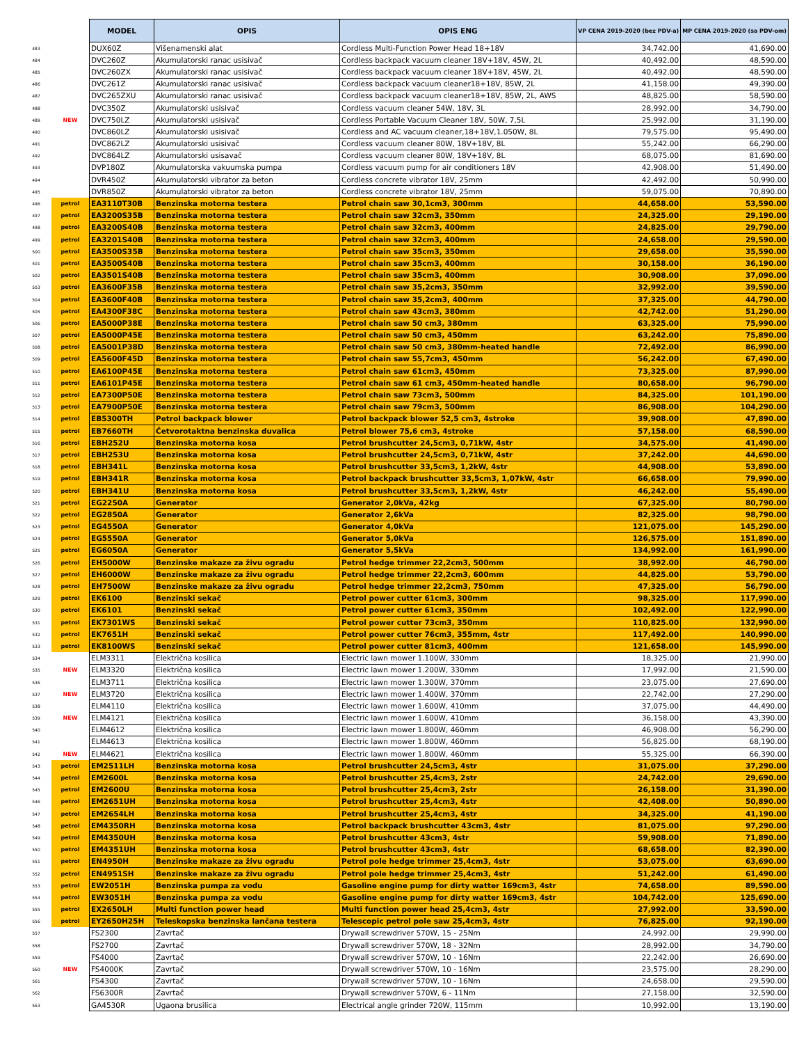| | | MODEL | OPIS | OPIS ENG | VP CENA 2019-2020 (bez PDV-a) | MP CENA 2019-2020 (sa PDV-om) |
| 483 | | DUX60Z | Višenamenski alat | Cordless Multi-Function Power Head 18+18V | 34,742.00 | 41,690.00 |
| 484 | | DVC260Z | Akumulatorski ranac usisivač | Cordless backpack vacuum cleaner 18V+18V, 45W, 2L | 40,492.00 | 48,590.00 |
| 485 | | DVC260ZX | Akumulatorski ranac usisivač | Cordless backpack vacuum cleaner 18V+18V, 45W, 2L | 40,492.00 | 48,590.00 |
| 486 | | DVC261Z | Akumulatorski ranac usisivač | Cordless backpack vacuum cleaner18+18V, 85W, 2L | 41,158.00 | 49,390.00 |
| 487 | | DVC265ZXU | Akumulatorski ranac usisivač | Cordless backpack vacuum cleaner18+18V, 85W, 2L, AWS | 48,825.00 | 58,590.00 |
| 488 | | DVC350Z | Akumulatorski usisivač | Cordless vacuum cleaner 54W, 18V, 3L | 28,992.00 | 34,790.00 |
| 489 | NEW | DVC750LZ | Akumulatorski usisivač | Cordless Portable Vacuum Cleaner 18V, 50W, 7,5L | 25,992.00 | 31,190.00 |
| 490 | | DVC860LZ | Akumulatorski usisivač | Cordless and AC vacuum cleaner,18+18V,1.050W, 8L | 79,575.00 | 95,490.00 |
| 491 | | DVC862LZ | Akumulatorski usisivač | Cordless vacuum cleaner 80W, 18V+18V, 8L | 55,242.00 | 66,290.00 |
| 492 | | DVC864LZ | Akumulatorski usisavač | Cordless vacuum cleaner 80W, 18V+18V, 8L | 68,075.00 | 81,690.00 |
| 493 | | DVP180Z | Akumulatorska vakuumska pumpa | Cordless vacuum pump for air conditioners 18V | 42,908.00 | 51,490.00 |
| 494 | | DVR450Z | Akumulatorski vibrator za beton | Cordless concrete vibrator 18V, 25mm | 42,492.00 | 50,990.00 |
| 495 | | DVR850Z | Akumulatorski vibrator za beton | Cordless concrete vibrator 18V, 25mm | 59,075.00 | 70,890.00 |
| 496 | petrol | EA3110T30B | Benzinska motorna testera | Petrol chain saw 30,1cm3, 300mm | 44,658.00 | 53,590.00 |
| 497 | petrol | EA3200S35B | Benzinska motorna testera | Petrol chain saw 32cm3, 350mm | 24,325.00 | 29,190.00 |
| 498 | petrol | EA3200S40B | Benzinska motorna testera | Petrol chain saw 32cm3, 400mm | 24,825.00 | 29,790.00 |
| 499 | petrol | EA3201S40B | Benzinska motorna testera | Petrol chain saw 32cm3, 400mm | 24,658.00 | 29,590.00 |
| 500 | petrol | EA3500S35B | Benzinska motorna testera | Petrol chain saw 35cm3, 350mm | 29,658.00 | 35,590.00 |
| 501 | petrol | EA3500S40B | Benzinska motorna testera | Petrol chain saw 35cm3, 400mm | 30,158.00 | 36,190.00 |
| 502 | petrol | EA3501S40B | Benzinska motorna testera | Petrol chain saw 35cm3, 400mm | 30,908.00 | 37,090.00 |
| 503 | petrol | EA3600F35B | Benzinska motorna testera | Petrol chain saw 35,2cm3, 350mm | 32,992.00 | 39,590.00 |
| 504 | petrol | EA3600F40B | Benzinska motorna testera | Petrol chain saw 35,2cm3, 400mm | 37,325.00 | 44,790.00 |
| 505 | petrol | EA4300F38C | Benzinska motorna testera | Petrol chain saw 43cm3, 380mm | 42,742.00 | 51,290.00 |
| 506 | petrol | EA5000P38E | Benzinska motorna testera | Petrol chain saw 50 cm3, 380mm | 63,325.00 | 75,990.00 |
| 507 | petrol | EA5000P45E | Benzinska motorna testera | Petrol chain saw 50 cm3, 450mm | 63,242.00 | 75,890.00 |
| 508 | petrol | EA5001P38D | Benzinska motorna testera | Petrol chain saw 50 cm3, 380mm-heated handle | 72,492.00 | 86,990.00 |
| 509 | petrol | EA5600F45D | Benzinska motorna testera | Petrol chain saw 55,7cm3, 450mm | 56,242.00 | 67,490.00 |
| 510 | petrol | EA6100P45E | Benzinska motorna testera | Petrol chain saw 61cm3, 450mm | 73,325.00 | 87,990.00 |
| 511 | petrol | EA6101P45E | Benzinska motorna testera | Petrol chain saw 61 cm3, 450mm-heated handle | 80,658.00 | 96,790.00 |
| 512 | petrol | EA7300P50E | Benzinska motorna testera | Petrol chain saw 73cm3, 500mm | 84,325.00 | 101,190.00 |
| 513 | petrol | EA7900P50E | Benzinska motorna testera | Petrol chain saw 79cm3, 500mm | 86,908.00 | 104,290.00 |
| 514 | petrol | EB5300TH | Petrol backpack blower | Petrol backpack blower 52,5 cm3, 4stroke | 39,908.00 | 47,890.00 |
| 515 | petrol | EB7660TH | Četvorotaktna benzinska duvalica | Petrol blower 75,6 cm3, 4stroke | 57,158.00 | 68,590.00 |
| 516 | petrol | EBH252U | Benzinska motorna kosa | Petrol brushcutter 24,5cm3, 0,71kW, 4str | 34,575.00 | 41,490.00 |
| 517 | petrol | EBH253U | Benzinska motorna kosa | Petrol brushcutter 24,5cm3, 0,71kW, 4str | 37,242.00 | 44,690.00 |
| 518 | petrol | EBH341L | Benzinska motorna kosa | Petrol brushcutter 33,5cm3, 1,2kW, 4str | 44,908.00 | 53,890.00 |
| 519 | petrol | EBH341R | Benzinska motorna kosa | Petrol backpack brushcutter 33,5cm3, 1,07kW, 4str | 66,658.00 | 79,990.00 |
| 520 | petrol | EBH341U | Benzinska motorna kosa | Petrol brushcutter 33,5cm3, 1,2kW, 4str | 46,242.00 | 55,490.00 |
| 521 | petrol | EG2250A | Generator | Generator 2,0kVa, 42kg | 67,325.00 | 80,790.00 |
| 522 | petrol | EG2850A | Generator | Generator 2,6kVa | 82,325.00 | 98,790.00 |
| 523 | petrol | EG4550A | Generator | Generator 4,0kVa | 121,075.00 | 145,290.00 |
| 524 | petrol | EG5550A | Generator | Generator 5,0kVa | 126,575.00 | 151,890.00 |
| 525 | petrol | EG6050A | Generator | Generator 5,5kVa | 134,992.00 | 161,990.00 |
| 526 | petrol | EH5000W | Benzinske makaze za živu ogradu | Petrol hedge trimmer 22,2cm3, 500mm | 38,992.00 | 46,790.00 |
| 527 | petrol | EH6000W | Benzinske makaze za živu ogradu | Petrol hedge trimmer 22,2cm3, 600mm | 44,825.00 | 53,790.00 |
| 528 | petrol | EH7500W | Benzinske makaze za živu ogradu | Petrol hedge trimmer 22,2cm3, 750mm | 47,325.00 | 56,790.00 |
| 529 | petrol | EK6100 | Benzinski sekač | Petrol power cutter 61cm3, 300mm | 98,325.00 | 117,990.00 |
| 530 | petrol | EK6101 | Benzinski sekač | Petrol power cutter 61cm3, 350mm | 102,492.00 | 122,990.00 |
| 531 | petrol | EK7301WS | Benzinski sekač | Petrol power cutter 73cm3, 350mm | 110,825.00 | 132,990.00 |
| 532 | petrol | EK7651H | Benzinski sekač | Petrol power cutter 76cm3, 355mm, 4str | 117,492.00 | 140,990.00 |
| 533 | petrol | EK8100WS | Benzinski sekač | Petrol power cutter 81cm3, 400mm | 121,658.00 | 145,990.00 |
| 534 | | ELM3311 | Električna kosilica | Electric lawn mower 1.100W, 330mm | 18,325.00 | 21,990.00 |
| 535 | NEW | ELM3320 | Električna kosilica | Electric lawn mower 1.200W, 330mm | 17,992.00 | 21,590.00 |
| 536 | | ELM3711 | Električna kosilica | Electric lawn mower 1.300W, 370mm | 23,075.00 | 27,690.00 |
| 537 | NEW | ELM3720 | Električna kosilica | Electric lawn mower 1.400W, 370mm | 22,742.00 | 27,290.00 |
| 538 | | ELM4110 | Električna kosilica | Electric lawn mower 1.600W, 410mm | 37,075.00 | 44,490.00 |
| 539 | NEW | ELM4121 | Električna kosilica | Electric lawn mower 1.600W, 410mm | 36,158.00 | 43,390.00 |
| 540 | | ELM4612 | Električna kosilica | Electric lawn mower 1.800W, 460mm | 46,908.00 | 56,290.00 |
| 541 | | ELM4613 | Električna kosilica | Electric lawn mower 1.800W, 460mm | 56,825.00 | 68,190.00 |
| 542 | NEW | ELM4621 | Električna kosilica | Electric lawn mower 1.800W, 460mm | 55,325.00 | 66,390.00 |
| 543 | petrol | EM2511LH | Benzinska motorna kosa | Petrol brushcutter 24,5cm3, 4str | 31,075.00 | 37,290.00 |
| 544 | petrol | EM2600L | Benzinska motorna kosa | Petrol brushcutter 25,4cm3, 2str | 24,742.00 | 29,690.00 |
| 545 | petrol | EM2600U | Benzinska motorna kosa | Petrol brushcutter 25,4cm3, 2str | 26,158.00 | 31,390.00 |
| 546 | petrol | EM2651UH | Benzinska motorna kosa | Petrol brushcutter 25,4cm3, 4str | 42,408.00 | 50,890.00 |
| 547 | petrol | EM2654LH | Benzinska motorna kosa | Petrol brushcutter 25,4cm3, 4str | 34,325.00 | 41,190.00 |
| 548 | petrol | EM4350RH | Benzinska motorna kosa | Petrol backpack brushcutter 43cm3, 4str | 81,075.00 | 97,290.00 |
| 549 | petrol | EM4350UH | Benzinska motorna kosa | Petrol brushcutter 43cm3, 4str | 59,908.00 | 71,890.00 |
| 550 | petrol | EM4351UH | Benzinska motorna kosa | Petrol brushcutter 43cm3, 4str | 68,658.00 | 82,390.00 |
| 551 | petrol | EN4950H | Benzinske makaze za živu ogradu | Petrol pole hedge trimmer 25,4cm3, 4str | 53,075.00 | 63,690.00 |
| 552 | petrol | EN4951SH | Benzinske makaze za živu ogradu | Petrol pole hedge trimmer 25,4cm3, 4str | 51,242.00 | 61,490.00 |
| 553 | petrol | EW2051H | Benzinska pumpa za vodu | Gasoline engine pump for dirty watter 169cm3, 4str | 74,658.00 | 89,590.00 |
| 554 | petrol | EW3051H | Benzinska pumpa za vodu | Gasoline engine pump for dirty watter 169cm3, 4str | 104,742.00 | 125,690.00 |
| 555 | petrol | EX2650LH | Multi function power head | Multi function power head 25,4cm3, 4str | 27,992.00 | 33,590.00 |
| 556 | petrol | EY2650H25H | Teleskopska benzinska lančana testera | Telescopic petrol pole saw 25,4cm3, 4str | 76,825.00 | 92,190.00 |
| 557 | | FS2300 | Zavrtač | Drywall screwdriver 570W, 15 - 25Nm | 24,992.00 | 29,990.00 |
| 558 | | FS2700 | Zavrtač | Drywall screwdriver 570W, 18 - 32Nm | 28,992.00 | 34,790.00 |
| 559 | | FS4000 | Zavrtač | Drywall screwdriver 570W, 10 - 16Nm | 22,242.00 | 26,690.00 |
| 560 | NEW | FS4000K | Zavrtač | Drywall screwdriver 570W, 10 - 16Nm | 23,575.00 | 28,290.00 |
| 561 | | FS4300 | Zavrtač | Drywall screwdriver 570W, 10 - 16Nm | 24,658.00 | 29,590.00 |
| 562 | | FS6300R | Zavrtač | Drywall screwdriver 570W, 6 - 11Nm | 27,158.00 | 32,590.00 |
| 563 | | GA4530R | Ugaona brusilica | Electrical angle grinder 720W, 115mm | 10,992.00 | 13,190.00 |